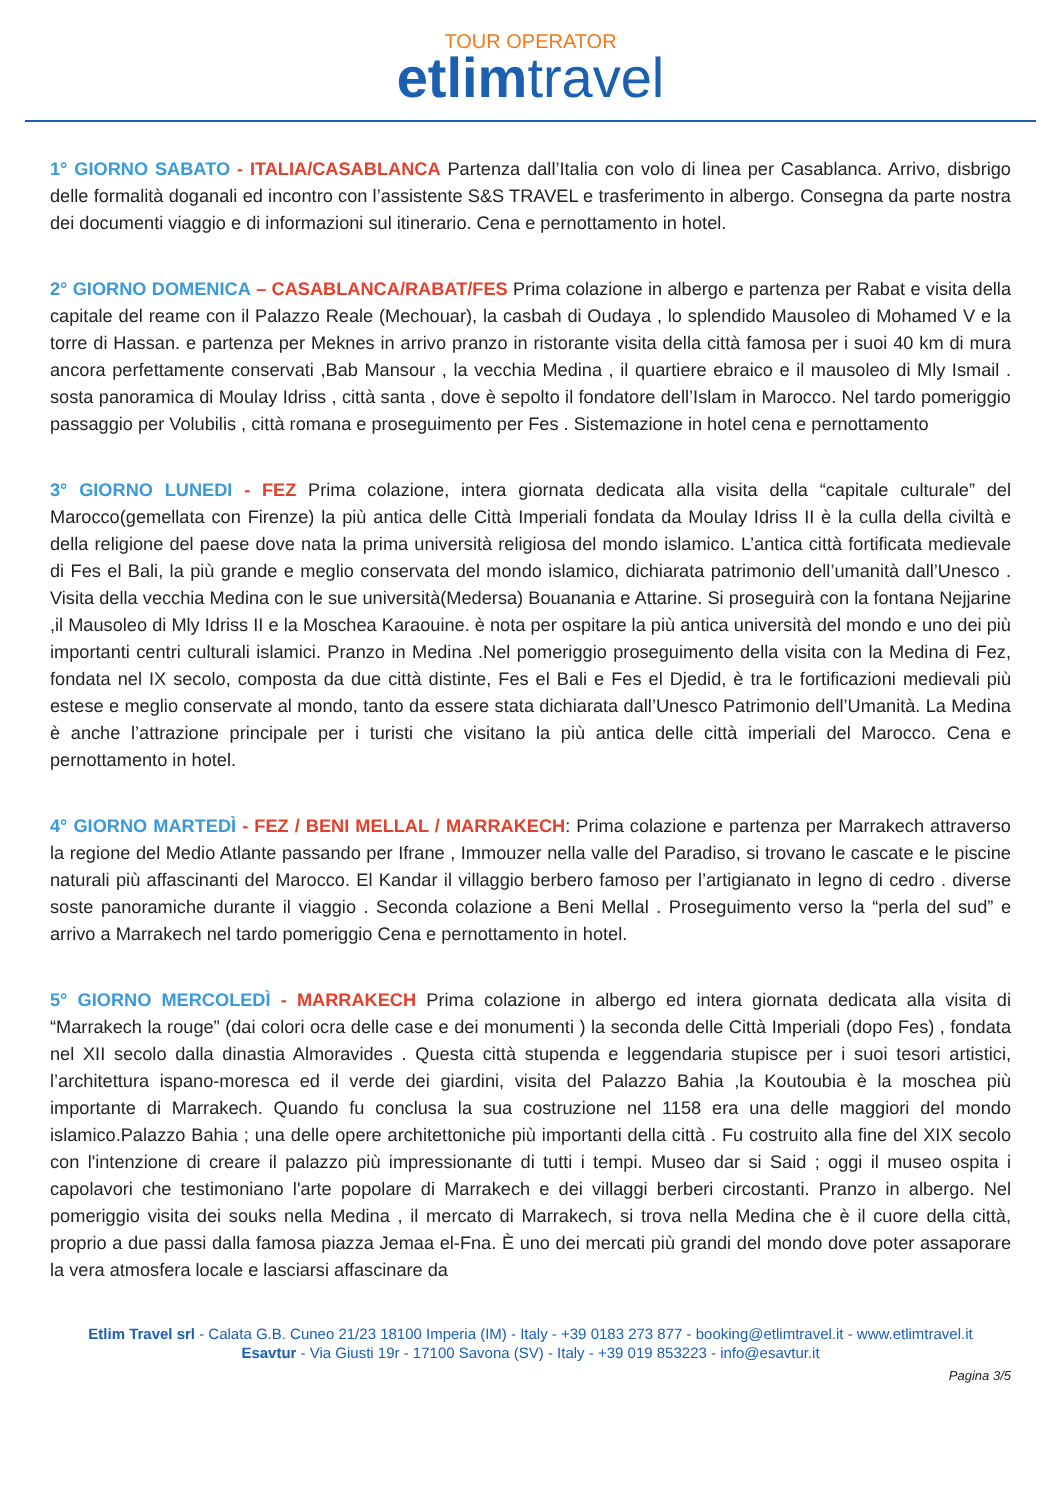TOUR OPERATOR
etlim travel
1° GIORNO SABATO - ITALIA/CASABLANCA Partenza dall’Italia con volo di linea per Casablanca. Arrivo, disbrigo delle formalità doganali ed incontro con l’assistente S&S TRAVEL e trasferimento in albergo. Consegna da parte nostra dei documenti viaggio e di informazioni sul itinerario. Cena e pernottamento in hotel.
2° GIORNO DOMENICA – CASABLANCA/RABAT/FES Prima colazione in albergo e partenza per Rabat e visita della capitale del reame con il Palazzo Reale (Mechouar), la casbah di Oudaya , lo splendido Mausoleo di Mohamed V e la torre di Hassan. e partenza per Meknes in arrivo pranzo in ristorante visita della città famosa per i suoi 40 km di mura ancora perfettamente conservati ,Bab Mansour , la vecchia Medina , il quartiere ebraico e il mausoleo di Mly Ismail . sosta panoramica di Moulay Idriss , città santa , dove è sepolto il fondatore dell’Islam in Marocco. Nel tardo pomeriggio passaggio per Volubilis , città romana e proseguimento per Fes . Sistemazione in hotel cena e pernottamento
3° GIORNO LUNEDI - FEZ Prima colazione, intera giornata dedicata alla visita della “capitale culturale” del Marocco(gemellata con Firenze) la più antica delle Città Imperiali fondata da Moulay Idriss II è la culla della civiltà e della religione del paese dove nata la prima università religiosa del mondo islamico. L’antica città fortificata medievale di Fes el Bali, la più grande e meglio conservata del mondo islamico, dichiarata patrimonio dell’umanità dall’Unesco . Visita della vecchia Medina con le sue università(Medersa) Bouanania e Attarine. Si proseguirà con la fontana Nejjarine ,il Mausoleo di Mly Idriss II e la Moschea Karaouine. è nota per ospitare la più antica università del mondo e uno dei più importanti centri culturali islamici. Pranzo in Medina .Nel pomeriggio proseguimento della visita con la Medina di Fez, fondata nel IX secolo, composta da due città distinte, Fes el Bali e Fes el Djedid, è tra le fortificazioni medievali più estese e meglio conservate al mondo, tanto da essere stata dichiarata dall’Unesco Patrimonio dell’Umanità. La Medina è anche l’attrazione principale per i turisti che visitano la più antica delle città imperiali del Marocco. Cena e pernottamento in hotel.
4° GIORNO MARTEDÌ - FEZ / BENI MELLAL / MARRAKECH: Prima colazione e partenza per Marrakech attraverso la regione del Medio Atlante passando per Ifrane , Immouzer nella valle del Paradiso, si trovano le cascate e le piscine naturali più affascinanti del Marocco. El Kandar il villaggio berbero famoso per l’artigianato in legno di cedro . diverse soste panoramiche durante il viaggio . Seconda colazione a Beni Mellal . Proseguimento verso la “perla del sud” e arrivo a Marrakech nel tardo pomeriggio Cena e pernottamento in hotel.
5° GIORNO MERCOLEDÌ - MARRAKECH Prima colazione in albergo ed intera giornata dedicata alla visita di “Marrakech la rouge” (dai colori ocra delle case e dei monumenti ) la seconda delle Città Imperiali (dopo Fes) , fondata nel XII secolo dalla dinastia Almoravides . Questa città stupenda e leggendaria stupisce per i suoi tesori artistici, l’architettura ispano-moresca ed il verde dei giardini, visita del Palazzo Bahia ,la Koutoubia è la moschea più importante di Marrakech. Quando fu conclusa la sua costruzione nel 1158 era una delle maggiori del mondo islamico.Palazzo Bahia ; una delle opere architettoniche più importanti della città . Fu costruito alla fine del XIX secolo con l'intenzione di creare il palazzo più impressionante di tutti i tempi. Museo dar si Said ; oggi il museo ospita i capolavori che testimoniano l'arte popolare di Marrakech e dei villaggi berberi circostanti. Pranzo in albergo. Nel pomeriggio visita dei souks nella Medina , il mercato di Marrakech, si trova nella Medina che è il cuore della città, proprio a due passi dalla famosa piazza Jemaa el-Fna. È uno dei mercati più grandi del mondo dove poter assaporare la vera atmosfera locale e lasciarsi affascinare da
Etlim Travel srl - Calata G.B. Cuneo 21/23 18100 Imperia (IM) - Italy - +39 0183 273 877 - booking@etlimtravel.it - www.etlimtravel.it
Esavtur - Via Giusti 19r - 17100 Savona (SV) - Italy - +39 019 853223 - info@esavtur.it
Pagina 3/5